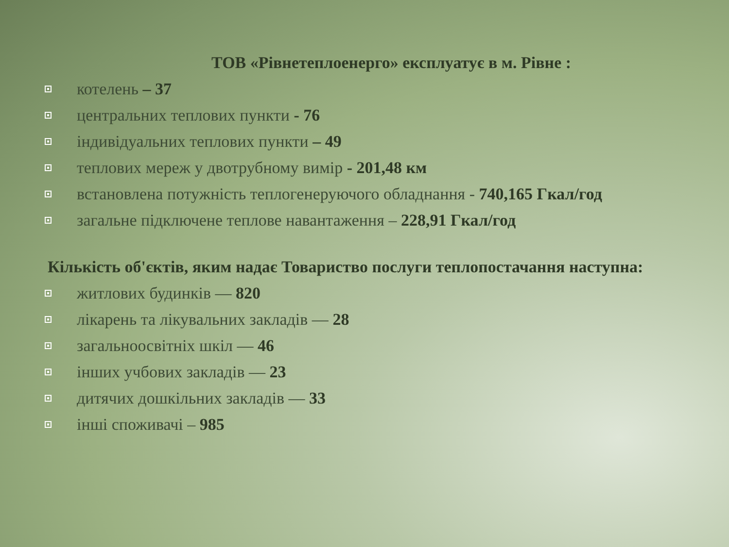ТОВ «Рівнетеплоенерго» експлуатує в м. Рівне :
котелень – 37
центральних теплових пункти - 76
індивідуальних теплових пункти – 49
теплових мереж у двотрубному вимір - 201,48 км
встановлена потужність теплогенеруючого обладнання - 740,165 Гкал/год
загальне підключене теплове навантаження – 228,91 Гкал/год
Кількість об'єктів, яким надає Товариство послуги теплопостачання наступна:
житлових будинків — 820
лікарень та лікувальних закладів — 28
загальноосвітніх шкіл — 46
інших учбових закладів — 23
дитячих дошкільних закладів — 33
інші споживачі – 985